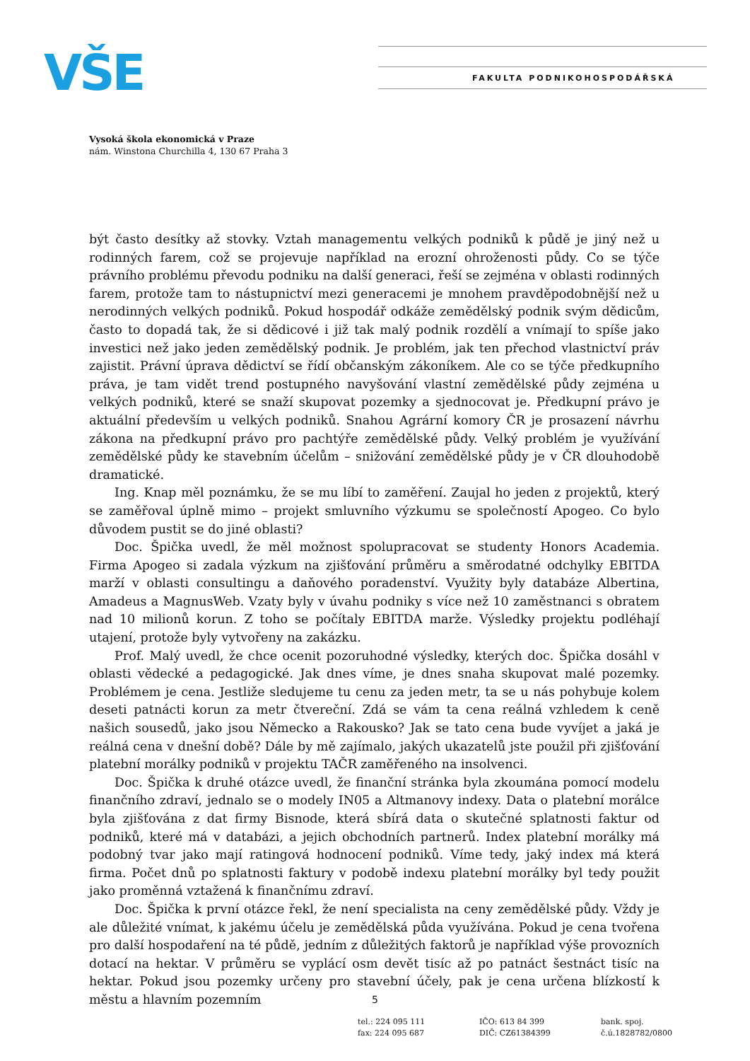VŠE FAKULTA PODNIKOHOSPODÁŘSKÁ
Vysoká škola ekonomická v Praze
nám. Winstona Churchilla 4, 130 67 Praha 3
být často desítky až stovky. Vztah managementu velkých podniků k půdě je jiný než u rodinných farem, což se projevuje například na erozní ohroženosti půdy. Co se týče právního problému převodu podniku na další generaci, řeší se zejména v oblasti rodinných farem, protože tam to nástupnictví mezi generacemi je mnohem pravděpodobnější než u nerodinných velkých podniků. Pokud hospodář odkáže zemědělský podnik svým dědicům, často to dopadá tak, že si dědicové i již tak malý podnik rozdělí a vnímají to spíše jako investici než jako jeden zemědělský podnik. Je problém, jak ten přechod vlastnictví práv zajistit. Právní úprava dědictví se řídí občanským zákoníkem. Ale co se týče předkupního práva, je tam vidět trend postupného navyšování vlastní zemědělské půdy zejména u velkých podniků, které se snaží skupovat pozemky a sjednocovat je. Předkupní právo je aktuální především u velkých podniků. Snahou Agrární komory ČR je prosazení návrhu zákona na předkupní právo pro pachtýře zemědělské půdy. Velký problém je využívání zemědělské půdy ke stavebním účelům – snižování zemědělské půdy je v ČR dlouhodobě dramatické.
Ing. Knap měl poznámku, že se mu líbí to zaměření. Zaujal ho jeden z projektů, který se zaměřoval úplně mimo – projekt smluvního výzkumu se společností Apogeo. Co bylo důvodem pustit se do jiné oblasti?
Doc. Špička uvedl, že měl možnost spolupracovat se studenty Honors Academia. Firma Apogeo si zadala výzkum na zjišťování průměru a směrodatné odchylky EBITDA marží v oblasti consultingu a daňového poradenství. Využity byly databáze Albertina, Amadeus a MagnusWeb. Vzaty byly v úvahu podniky s více než 10 zaměstnanci s obratem nad 10 milionů korun. Z toho se počítaly EBITDA marže. Výsledky projektu podléhají utajení, protože byly vytvořeny na zakázku.
Prof. Malý uvedl, že chce ocenit pozoruhodné výsledky, kterých doc. Špička dosáhl v oblasti vědecké a pedagogické. Jak dnes víme, je dnes snaha skupovat malé pozemky. Problémem je cena. Jestliže sledujeme tu cenu za jeden metr, ta se u nás pohybuje kolem deseti patnácti korun za metr čtvereční. Zdá se vám ta cena reálná vzhledem k ceně našich sousedů, jako jsou Německo a Rakousko? Jak se tato cena bude vyvíjet a jaká je reálná cena v dnešní době? Dále by mě zajímalo, jakých ukazatelů jste použil při zjišťování platební morálky podniků v projektu TAČR zaměřeného na insolvenci.
Doc. Špička k druhé otázce uvedl, že finanční stránka byla zkoumána pomocí modelu finančního zdraví, jednalo se o modely IN05 a Altmanovy indexy. Data o platební morálce byla zjišťována z dat firmy Bisnode, která sbírá data o skutečné splatnosti faktur od podniků, které má v databázi, a jejich obchodních partnerů. Index platební morálky má podobný tvar jako mají ratingová hodnocení podniků. Víme tedy, jaký index má která firma. Počet dnů po splatnosti faktury v podobě indexu platební morálky byl tedy použit jako proměnná vztažená k finančnímu zdraví.
Doc. Špička k první otázce řekl, že není specialista na ceny zemědělské půdy. Vždy je ale důležité vnímat, k jakému účelu je zemědělská půda využívána. Pokud je cena tvořena pro další hospodaření na té půdě, jedním z důležitých faktorů je například výše provozních dotací na hektar. V průměru se vyplácí osm devět tisíc až po patnáct šestnáct tisíc na hektar. Pokud jsou pozemky určeny pro stavební účely, pak je cena určena blízkostí k městu a hlavním pozemním
5
tel.: 224 095 111
fax: 224 095 687
IČO: 613 84 399
DIČ: CZ61384399
bank. spoj.
č.ú.1828782/0800